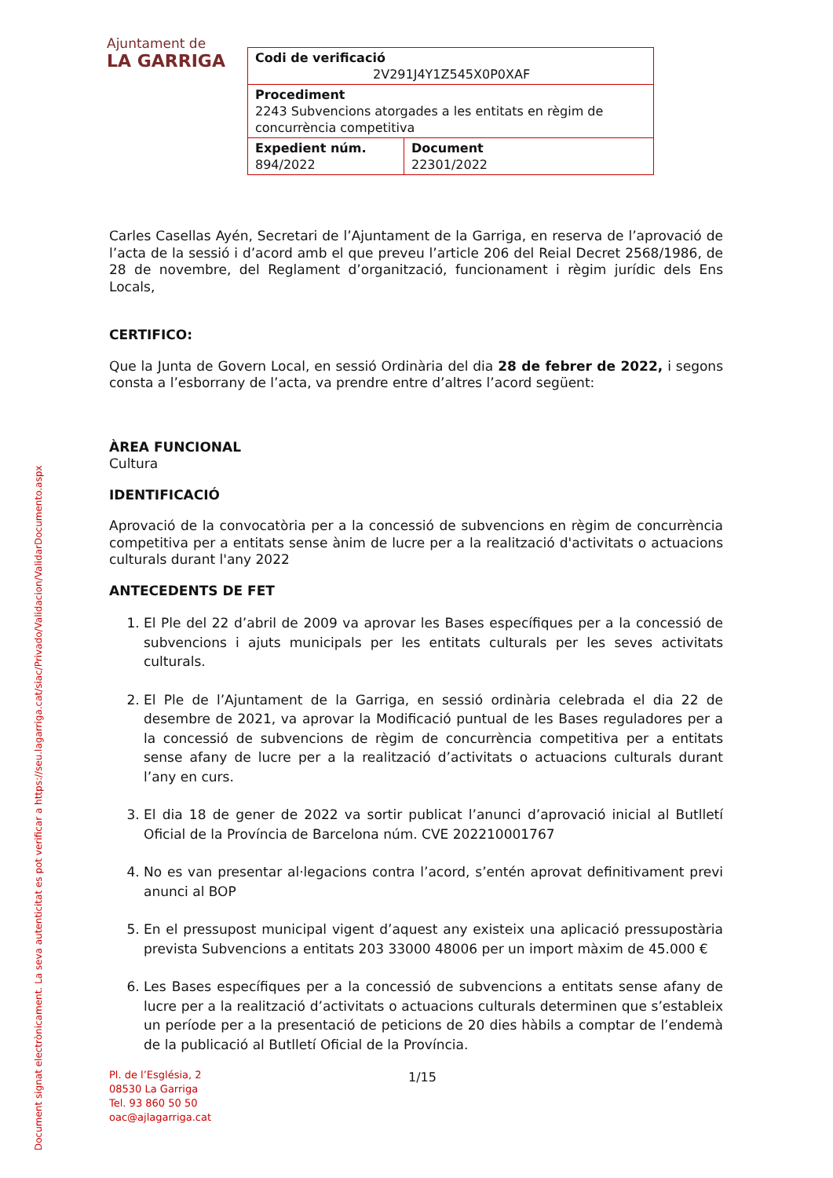Ajuntament de
LA GARRIGA
| Codi de verificació 2V291J4Y1Z545X0P0XAF | |
| Procediment 2243 Subvencions atorgades a les entitats en règim de concurrència competitiva | |
| Expedient núm. 894/2022 | Document 22301/2022 |
Carles Casellas Ayén, Secretari de l’Ajuntament de la Garriga, en reserva de l’aprovació de l’acta de la sessió i d’acord amb el que preveu l’article 206 del Reial Decret 2568/1986, de 28 de novembre, del Reglament d’organització, funcionament i règim jurídic dels Ens Locals,
CERTIFICO:
Que la Junta de Govern Local, en sessió Ordinària del dia 28 de febrer de 2022, i segons consta a l’esborrany de l’acta, va prendre entre d’altres l’acord següent:
ÀREA FUNCIONAL
Cultura
IDENTIFICACIÓ
Aprovació de la convocatòria per a la concessió de subvencions en règim de concurrència competitiva per a entitats sense ànim de lucre per a la realització d'activitats o actuacions culturals durant l'any 2022
ANTECEDENTS DE FET
1. El Ple del 22 d’abril de 2009 va aprovar les Bases específiques per a la concessió de subvencions i ajuts municipals per les entitats culturals per les seves activitats culturals.
2. El Ple de l’Ajuntament de la Garriga, en sessió ordinària celebrada el dia 22 de desembre de 2021, va aprovar la Modificació puntual de les Bases reguladores per a la concessió de subvencions de règim de concurrència competitiva per a entitats sense afany de lucre per a la realització d’activitats o actuacions culturals durant l’any en curs.
3. El dia 18 de gener de 2022 va sortir publicat l’anunci d’aprovació inicial al Butlletí Oficial de la Província de Barcelona núm. CVE 202210001767
4. No es van presentar al·legacions contra l’acord, s’entén aprovat definitivament previ anunci al BOP
5. En el pressupost municipal vigent d’aquest any existeix una aplicació pressupostària prevista Subvencions a entitats 203 33000 48006 per un import màxim de 45.000 €
6. Les Bases específiques per a la concessió de subvencions a entitats sense afany de lucre per a la realització d’activitats o actuacions culturals determinen que s’estableix un període per a la presentació de peticions de 20 dies hàbils a comptar de l’endemà de la publicació al Butlletí Oficial de la Província.
Document signat electrònicament. La seva autenticitat es pot verificar a https://seu.lagarriga.cat/siac/Privado/Validacion/ValidarDocumento.aspx
Pl. de l’Església, 2
08530 La Garriga
Tel. 93 860 50 50
oac@ajlagarriga.cat
1/15